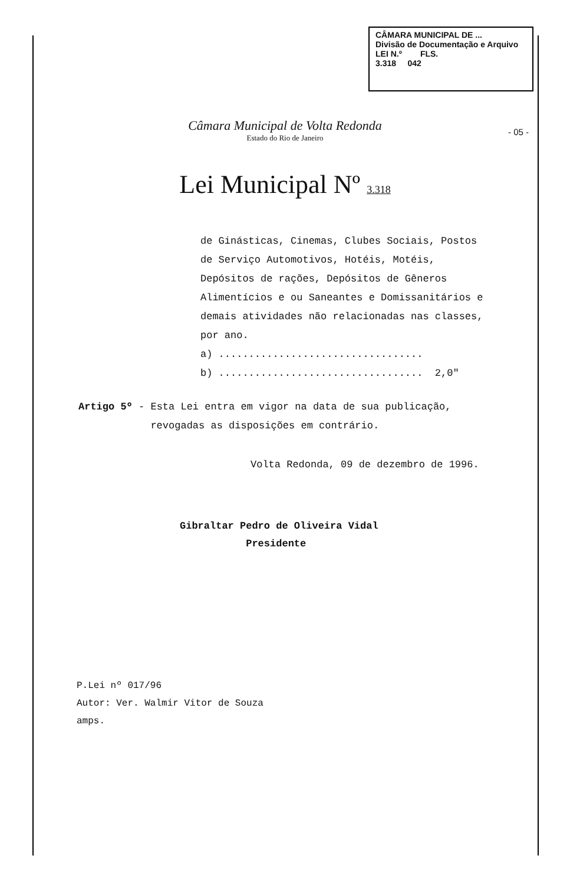CÂMARA MUNICIPAL DE ...
Divisão de Documentação e Arquivo
LEI N.º FLS.
3.318 042
Câmara Municipal de Volta Redonda
Estado do Rio de Janeiro
- 05 -
Lei Municipal Nº 3.318
de Ginásticas, Cinemas, Clubes Sociais, Postos de Serviço Automotivos, Hotéis, Motéis, Depósitos de rações, Depósitos de Gêneros Alimentícios e ou Saneantes e Domissanitários e demais atividades não relacionadas nas classes, por ano.
a) ..................................
b) .................................. 2,0"
Artigo 5º - Esta Lei entra em vigor na data de sua publicação,
revogadas as disposições em contrário.
Volta Redonda, 09 de dezembro de 1996.
Gibraltar Pedro de Oliveira Vidal
Presidente
P.Lei nº 017/96
Autor: Ver. Walmir Vitor de Souza
amps.